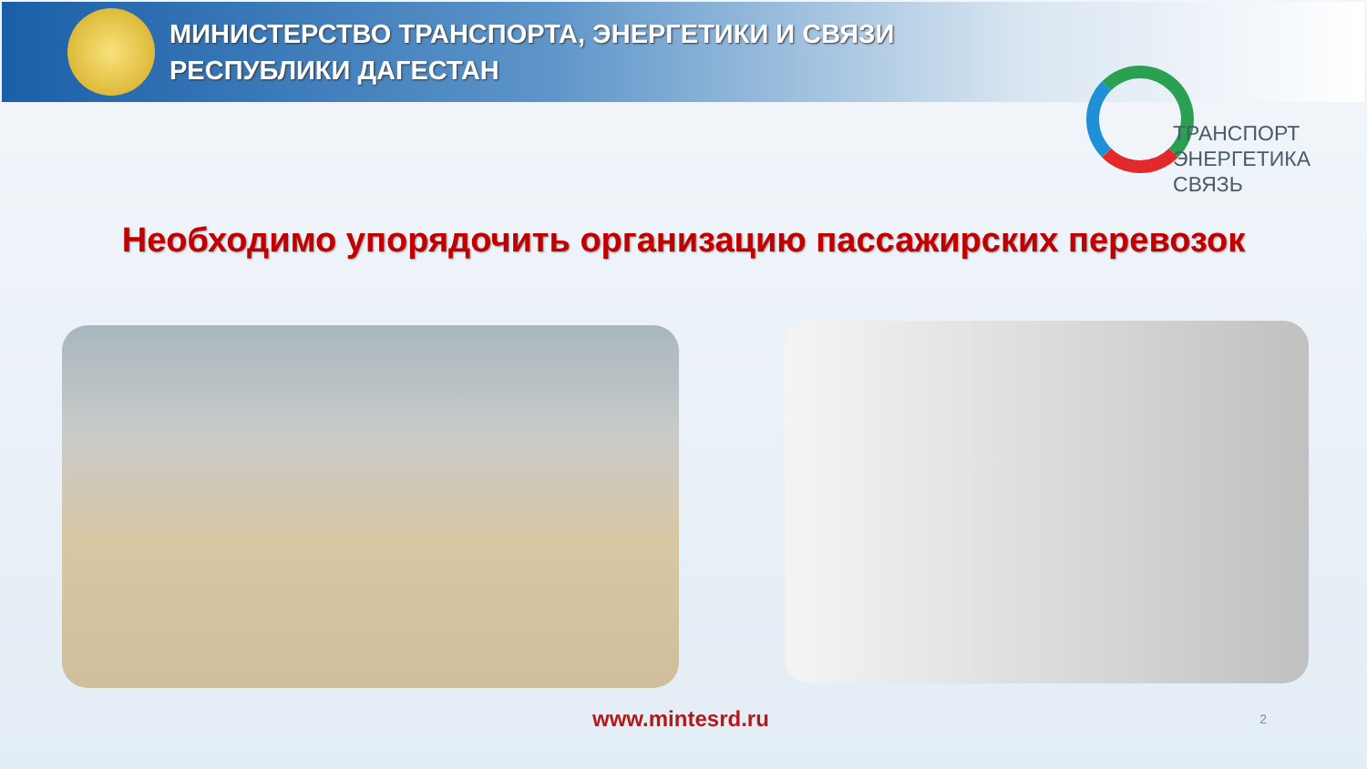МИНИСТЕРСТВО ТРАНСПОРТА, ЭНЕРГЕТИКИ И СВЯЗИ
РЕСПУБЛИКИ ДАГЕСТАН
ТРАНСПОРТ
ЭНЕРГЕТИКА
СВЯЗЬ
Необходимо упорядочить организацию пассажирских перевозок
www.mintesrd.ru 2